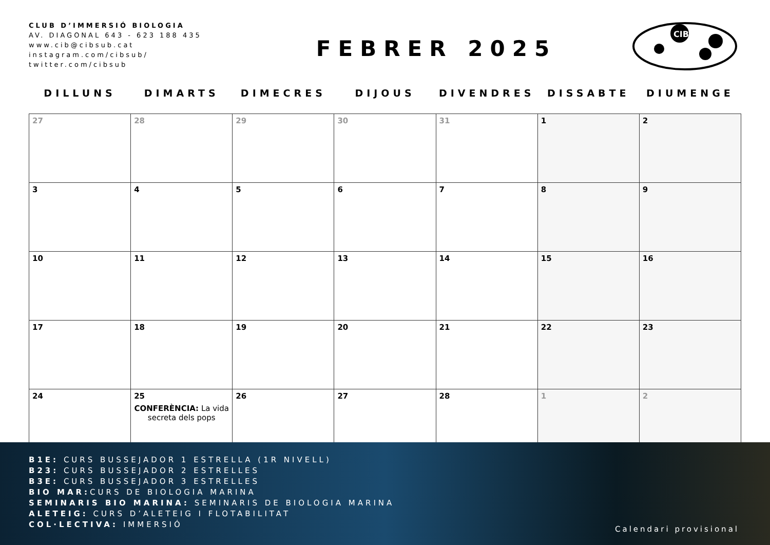CLUB D’IMMERSIÓ BIOLOGIA
AV. DIAGONAL 643 - 623 188 435
www.cib@cibsub.cat
instagram.com/cibsub/
twitter.com/cibsub
FEBRER 2025
CIB
| DILLUNS | DIMARTS | DIMECRES | DIJOUS | DIVENDRES | DISSABTE | DIUMENGE |
| --- | --- | --- | --- | --- | --- | --- |
| 27 | 28 | 29 | 30 | 31 | 1 | 2 |
| 3 | 4 | 5 | 6 | 7 | 8 | 9 |
| 10 | 11 | 12 | 13 | 14 | 15 | 16 |
| 17 | 18 | 19 | 20 | 21 | 22 | 23 |
| 24 | 25 CONFERÈNCIA: La vida secreta dels pops | 26 | 27 | 28 | 1 | 2 |
B1E: CURS BUSSEJADOR 1 ESTRELLA (1R NIVELL)
B23: CURS BUSSEJADOR 2 ESTRELLES
B3E: CURS BUSSEJADOR 3 ESTRELLES
BIO MAR: CURS DE BIOLOGIA MARINA
SEMINARIS BIO MARINA: SEMINARIS DE BIOLOGIA MARINA
ALETEIG: CURS D’ALETEIG I FLOTABILITAT
COL·LECTIVA: IMMERSIÓ
Calendari provisional